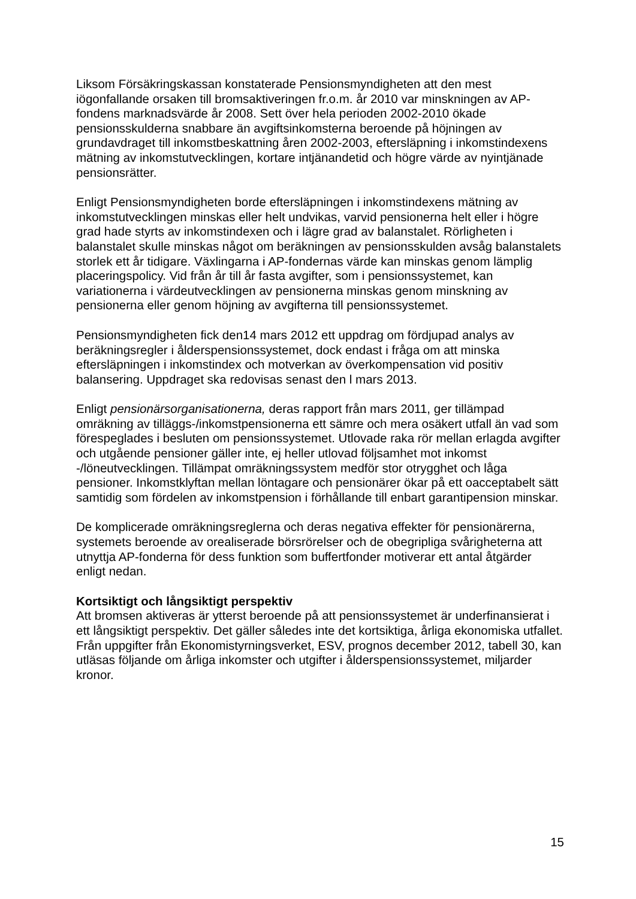Liksom Försäkringskassan konstaterade Pensionsmyndigheten att den mest iögonfallande orsaken till bromsaktiveringen fr.o.m. år 2010 var minskningen av AP-fondens marknadsvärde år 2008. Sett över hela perioden 2002-2010 ökade pensionsskulderna snabbare än avgiftsinkomsterna beroende på höjningen av grundavdraget till inkomstbeskattning åren 2002-2003, eftersläpning i inkomstindexens mätning av inkomstutvecklingen, kortare intjänandetid och högre värde av nyintjänade pensionsrätter.
Enligt Pensionsmyndigheten borde eftersläpningen i inkomstindexens mätning av inkomstutvecklingen minskas eller helt undvikas, varvid pensionerna helt eller i högre grad hade styrts av inkomstindexen och i lägre grad av balanstalet. Rörligheten i balanstalet skulle minskas något om beräkningen av pensionsskulden avsåg balanstalets storlek ett år tidigare. Växlingarna i AP-fondernas värde kan minskas genom lämplig placeringspolicy. Vid från år till år fasta avgifter, som i pensionssystemet, kan variationerna i värdeutvecklingen av pensionerna minskas genom minskning av pensionerna eller genom höjning av avgifterna till pensionssystemet.
Pensionsmyndigheten fick den14 mars 2012 ett uppdrag om fördjupad analys av beräkningsregler i ålderspensionssystemet, dock endast i fråga om att minska eftersläpningen i inkomstindex och motverkan av överkompensation vid positiv balansering. Uppdraget ska redovisas senast den l mars 2013.
Enligt pensionärsorganisationerna, deras rapport från mars 2011, ger tillämpad omräkning av tilläggs-/inkomstpensionerna ett sämre och mera osäkert utfall än vad som förespeglades i besluten om pensionssystemet. Utlovade raka rör mellan erlagda avgifter och utgående pensioner gäller inte, ej heller utlovad följsamhet mot inkomst -/löneutvecklingen. Tillämpat omräkningssystem medför stor otrygghet och låga pensioner. Inkomstklyftan mellan löntagare och pensionärer ökar på ett oacceptabelt sätt samtidig som fördelen av inkomstpension i förhållande till enbart garantipension minskar.
De komplicerade omräkningsreglerna och deras negativa effekter för pensionärerna, systemets beroende av orealiserade börsrörelser och de obegripliga svårigheterna att utnyttja AP-fonderna för dess funktion som buffertfonder motiverar ett antal åtgärder enligt nedan.
Kortsiktigt och långsiktigt perspektiv
Att bromsen aktiveras är ytterst beroende på att pensionssystemet är underfinansierat i ett långsiktigt perspektiv. Det gäller således inte det kortsiktiga, årliga ekonomiska utfallet. Från uppgifter från Ekonomistyrningsverket, ESV, prognos december 2012, tabell 30, kan utläsas följande om årliga inkomster och utgifter i ålderspensionssystemet, miljarder kronor.
15